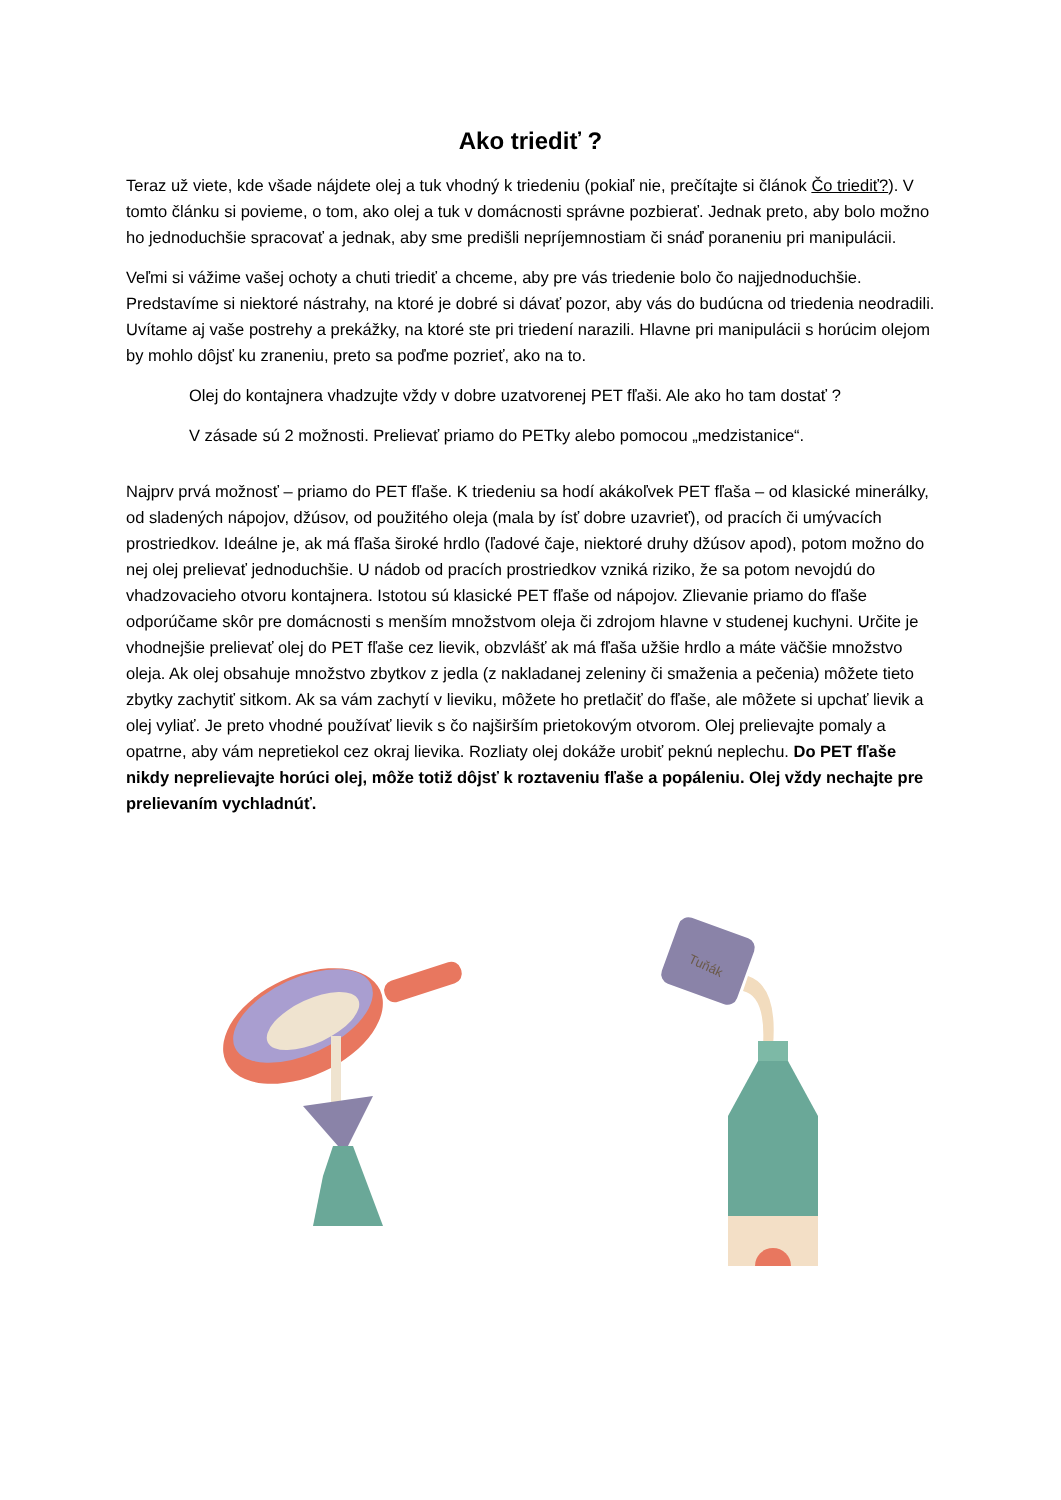Ako triediť ?
Teraz už viete, kde všade nájdete olej a tuk vhodný k triedeniu (pokiaľ nie, prečítajte si článok Čo triediť?). V tomto článku si povieme, o tom, ako olej a tuk v domácnosti správne pozbierať. Jednak preto, aby bolo možno ho jednoduchšie spracovať a jednak, aby sme predišli nepríjemnostiam či snáď poraneniu pri manipulácii.
Veľmi si vážime vašej ochoty a chuti triediť a chceme, aby pre vás triedenie bolo čo najjednoduchšie. Predstavíme si niektoré nástrahy, na ktoré je dobré si dávať pozor, aby vás do budúcna od triedenia neodradili. Uvítame aj vaše postrehy a prekážky, na ktoré ste pri triedení narazili. Hlavne pri manipulácii s horúcim olejom by mohlo dôjsť ku zraneniu, preto sa poďme pozrieť, ako na to.
Olej do kontajnera vhadzujte vždy v dobre uzatvorenej PET fľaši. Ale ako ho tam dostať ?
V zásade sú 2 možnosti. Prelievať priamo do PETky alebo pomocou „medzistanice“.
Najprv prvá možnosť – priamo do PET fľaše. K triedeniu sa hodí akákoľvek PET fľaša – od klasické minerálky, od sladených nápojov, džúsov, od použitého oleja (mala by ísť dobre uzavrieť), od pracích či umývacích prostriedkov. Ideálne je, ak má fľaša široké hrdlo (ľadové čaje, niektoré druhy džúsov apod), potom možno do nej olej prelievať jednoduchšie. U nádob od pracích prostriedkov vzniká riziko, že sa potom nevojdú do vhadzovacieho otvoru kontajnera. Istotou sú klasické PET fľaše od nápojov. Zlievanie priamo do fľaše odporúčame skôr pre domácnosti s menším množstvom oleja či zdrojom hlavne v studenej kuchyni. Určite je vhodnejšie prelievať olej do PET fľaše cez lievik, obzvlášť ak má fľaša užšie hrdlo a máte väčšie množstvo oleja. Ak olej obsahuje množstvo zbytkov z jedla (z nakladanej zeleniny či smaženia a pečenia) môžete tieto zbytky zachytiť sitkom. Ak sa vám zachytí v lieviku, môžete ho pretlačiť do fľaše, ale môžete si upchať lievik a olej vyliať. Je preto vhodné používať lievik s čo najširším prietokovým otvorom. Olej prelievajte pomaly a opatrne, aby vám nepretiekol cez okraj lievika. Rozliaty olej dokáže urobiť peknú neplechu. Do PET fľaše nikdy neprelievajte horúci olej, môže totiž dôjsť k roztaveniu fľaše a popáleniu. Olej vždy nechajte pre prelievaním vychladnúť.
Tuňák